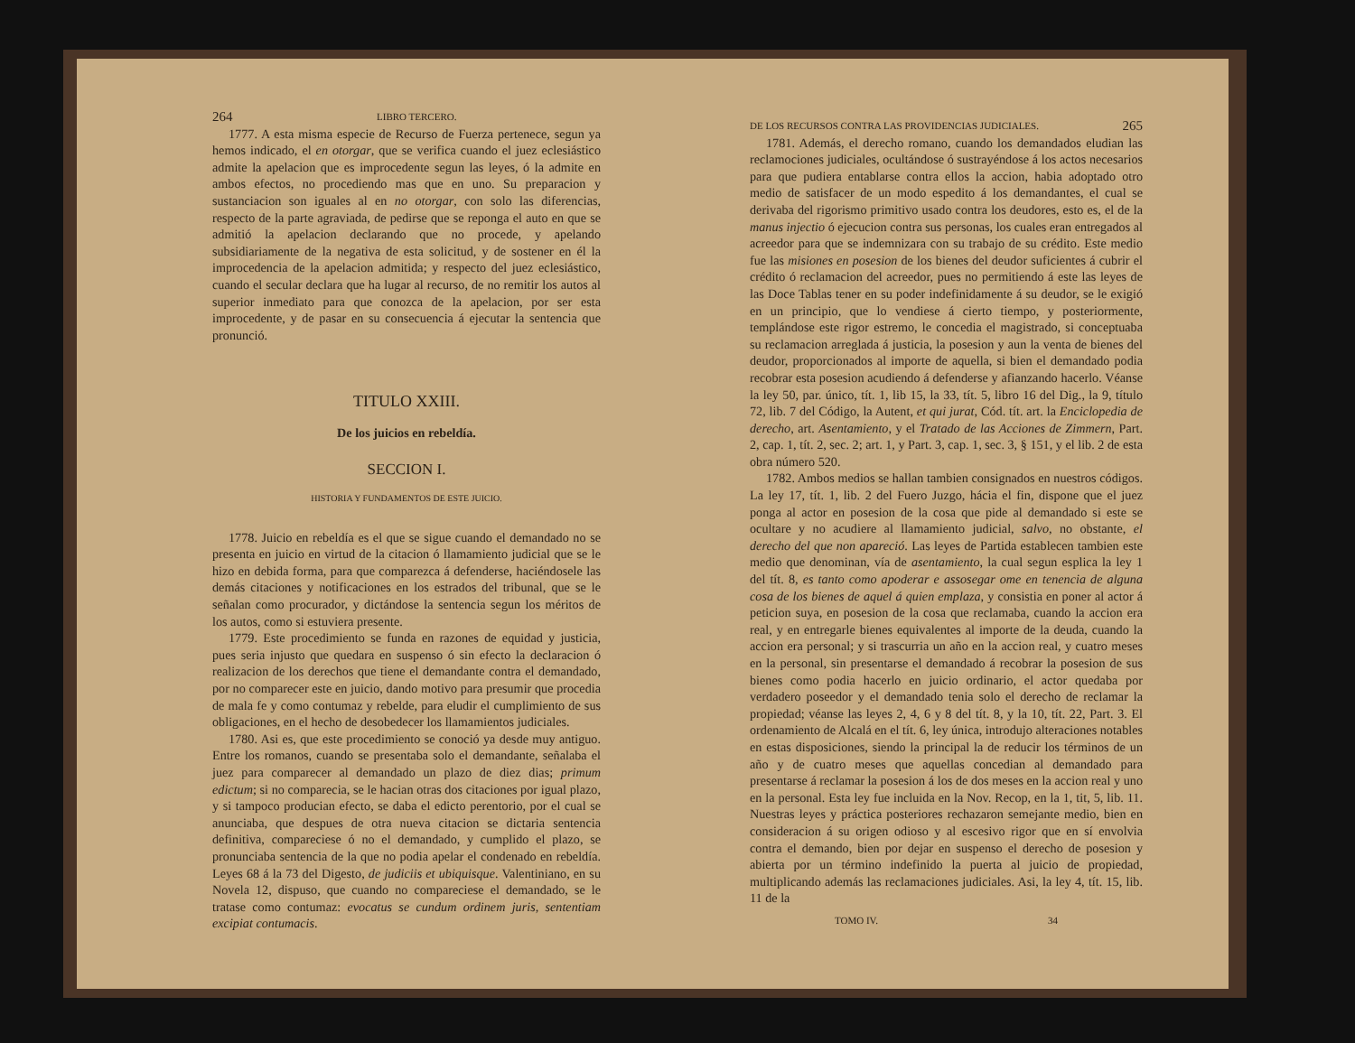264 LIBRO TERCERO.
1777. A esta misma especie de Recurso de Fuerza pertenece, segun ya hemos indicado, el en otorgar, que se verifica cuando el juez eclesiástico admite la apelacion que es improcedente segun las leyes, ó la admite en ambos efectos, no procediendo mas que en uno. Su preparacion y sustanciacion son iguales al en no otorgar, con solo las diferencias, respecto de la parte agraviada, de pedirse que se reponga el auto en que se admitió la apelacion declarando que no procede, y apelando subsidiariamente de la negativa de esta solicitud, y de sostener en él la improcedencia de la apelacion admitida; y respecto del juez eclesiástico, cuando el secular declara que ha lugar al recurso, de no remitir los autos al superior inmediato para que conozca de la apelacion, por ser esta improcedente, y de pasar en su consecuencia á ejecutar la sentencia que pronunció.
TITULO XXIII.
De los juicios en rebeldía.
SECCION I.
HISTORIA Y FUNDAMENTOS DE ESTE JUICIO.
1778. Juicio en rebeldía es el que se sigue cuando el demandado no se presenta en juicio en virtud de la citacion ó llamamiento judicial que se le hizo en debida forma, para que comparezca á defenderse, haciéndosele las demás citaciones y notificaciones en los estrados del tribunal, que se le señalan como procurador, y dictándose la sentencia segun los méritos de los autos, como si estuviera presente.
1779. Este procedimiento se funda en razones de equidad y justicia, pues seria injusto que quedara en suspenso ó sin efecto la declaracion ó realizacion de los derechos que tiene el demandante contra el demandado, por no comparecer este en juicio, dando motivo para presumir que procedia de mala fe y como contumaz y rebelde, para eludir el cumplimiento de sus obligaciones, en el hecho de desobedecer los llamamientos judiciales.
1780. Asi es, que este procedimiento se conoció ya desde muy antiguo. Entre los romanos, cuando se presentaba solo el demandante, señalaba el juez para comparecer al demandado un plazo de diez dias; primum edictum; si no comparecia, se le hacian otras dos citaciones por igual plazo, y si tampoco producian efecto, se daba el edicto perentorio, por el cual se anunciaba, que despues de otra nueva citacion se dictaria sentencia definitiva, compareciese ó no el demandado, y cumplido el plazo, se pronunciaba sentencia de la que no podia apelar el condenado en rebeldía. Leyes 68 á la 73 del Digesto, de judiciis et ubiquisque. Valentiniano, en su Novela 12, dispuso, que cuando no compareciese el demandado, se le tratase como contumaz: evocatus se cundum ordinem juris, sententiam excipiat contumacis.
DE LOS RECURSOS CONTRA LAS PROVIDENCIAS JUDICIALES. 265
1781. Además, el derecho romano, cuando los demandados eludian las reclamociones judiciales, ocultándose ó sustrayéndose á los actos necesarios para que pudiera entablarse contra ellos la accion, habia adoptado otro medio de satisfacer de un modo espedito á los demandantes, el cual se derivaba del rigorismo primitivo usado contra los deudores, esto es, el de la manus injectio ó ejecucion contra sus personas, los cuales eran entregados al acreedor para que se indemnizara con su trabajo de su crédito. Este medio fue las misiones en posesion de los bienes del deudor suficientes á cubrir el crédito ó reclamacion del acreedor, pues no permitiendo á este las leyes de las Doce Tablas tener en su poder indefinidamente á su deudor, se le exigió en un principio, que lo vendiese á cierto tiempo, y posteriormente, templándose este rigor estremo, le concedia el magistrado, si conceptuaba su reclamacion arreglada á justicia, la posesion y aun la venta de bienes del deudor, proporcionados al importe de aquella, si bien el demandado podia recobrar esta posesion acudiendo á defenderse y afianzando hacerlo. Véanse la ley 50, par. único, tít. 1, lib 15, la 33, tít. 5, libro 16 del Dig., la 9, título 72, lib. 7 del Código, la Autent, et qui jurat, Cód. tít. art. la Enciclopedia de derecho, art. Asentamiento, y el Tratado de las Acciones de Zimmern, Part. 2, cap. 1, tít. 2, sec. 2; art. 1, y Part. 3, cap. 1, sec. 3, § 151, y el lib. 2 de esta obra número 520.
1782. Ambos medios se hallan tambien consignados en nuestros códigos. La ley 17, tít. 1, lib. 2 del Fuero Juzgo, hácia el fin, dispone que el juez ponga al actor en posesion de la cosa que pide al demandado si este se ocultare y no acudiere al llamamiento judicial, salvo, no obstante, el derecho del que non apareció. Las leyes de Partida establecen tambien este medio que denominan, vía de asentamiento, la cual segun esplica la ley 1 del tít. 8, es tanto como apoderar e assosegar ome en tenencia de alguna cosa de los bienes de aquel á quien emplaza, y consistia en poner al actor á peticion suya, en posesion de la cosa que reclamaba, cuando la accion era real, y en entregarle bienes equivalentes al importe de la deuda, cuando la accion era personal; y si trascurria un año en la accion real, y cuatro meses en la personal, sin presentarse el demandado á recobrar la posesion de sus bienes como podia hacerlo en juicio ordinario, el actor quedaba por verdadero poseedor y el demandado tenia solo el derecho de reclamar la propiedad; véanse las leyes 2, 4, 6 y 8 del tít. 8, y la 10, tít. 22, Part. 3. El ordenamiento de Alcalá en el tít. 6, ley única, introdujo alteraciones notables en estas disposiciones, siendo la principal la de reducir los términos de un año y de cuatro meses que aquellas concedian al demandado para presentarse á reclamar la posesion á los de dos meses en la accion real y uno en la personal. Esta ley fue incluida en la Nov. Recop, en la 1, tit, 5, lib. 11. Nuestras leyes y práctica posteriores rechazaron semejante medio, bien en consideracion á su origen odioso y al escesivo rigor que en sí envolvia contra el demando, bien por dejar en suspenso el derecho de posesion y abierta por un término indefinido la puerta al juicio de propiedad, multiplicando además las reclamaciones judiciales. Asi, la ley 4, tít. 15, lib. 11 de la
TOMO IV. 34